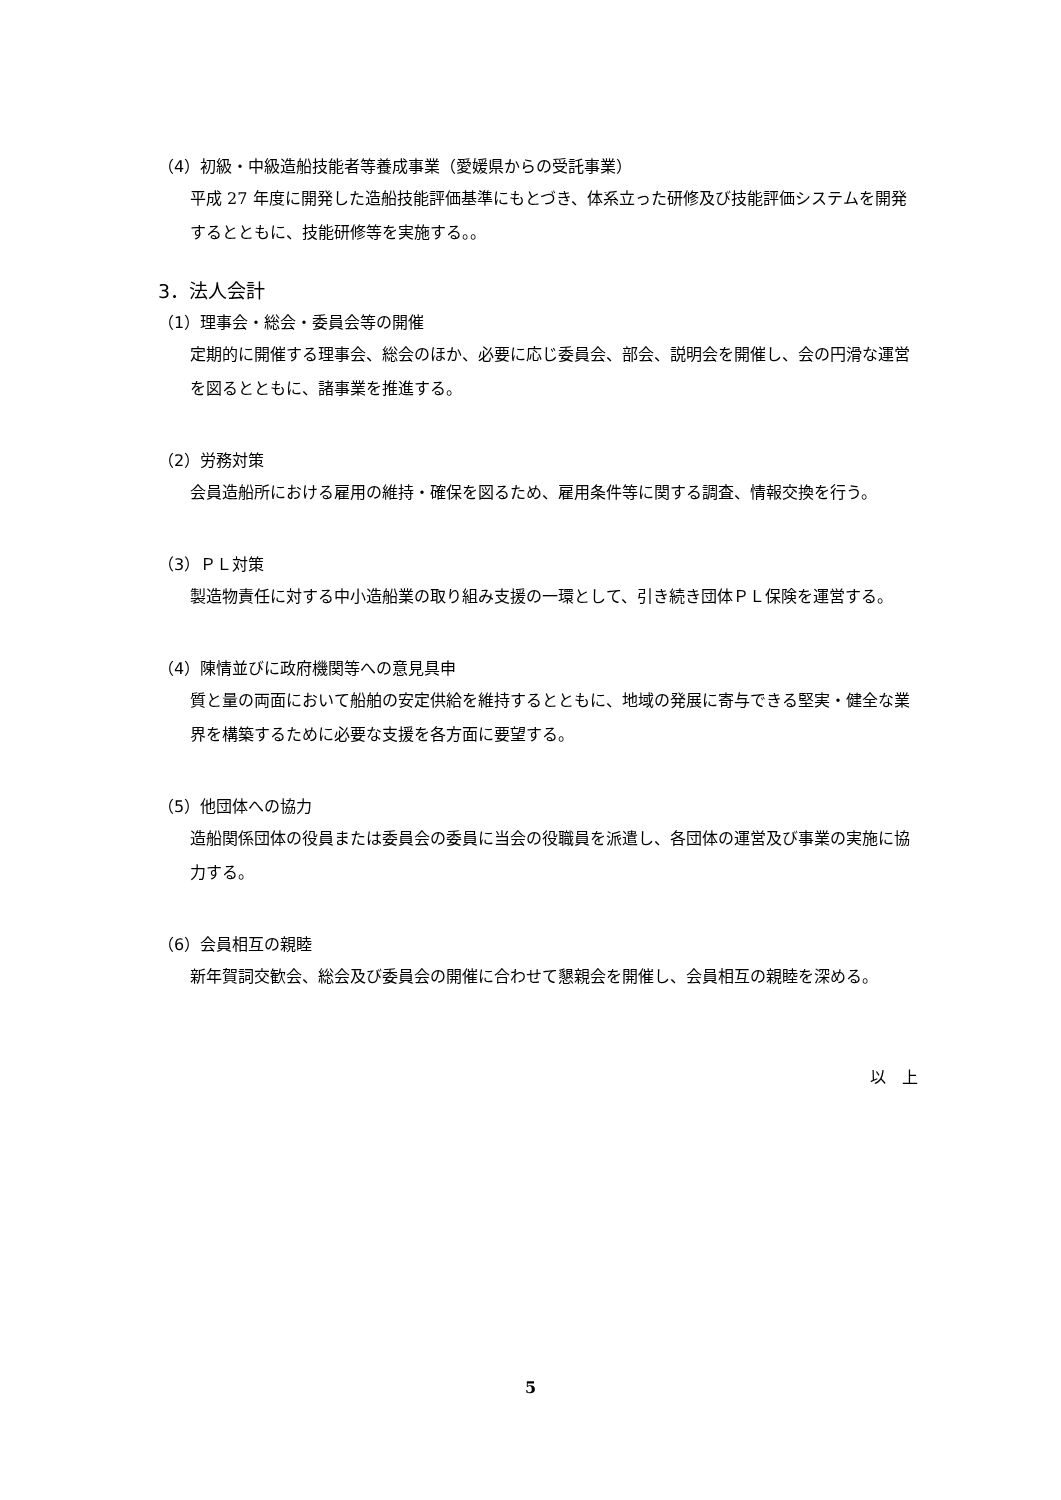（4）初級・中級造船技能者等養成事業（愛媛県からの受託事業）
平成 27 年度に開発した造船技能評価基準にもとづき、体系立った研修及び技能評価システムを開発するとともに、技能研修等を実施する。。
3．法人会計
（1）理事会・総会・委員会等の開催
定期的に開催する理事会、総会のほか、必要に応じ委員会、部会、説明会を開催し、会の円滑な運営を図るとともに、諸事業を推進する。
（2）労務対策
会員造船所における雇用の維持・確保を図るため、雇用条件等に関する調査、情報交換を行う。
（3）ＰＬ対策
製造物責任に対する中小造船業の取り組み支援の一環として、引き続き団体ＰＬ保険を運営する。
（4）陳情並びに政府機関等への意見具申
質と量の両面において船舶の安定供給を維持するとともに、地域の発展に寄与できる堅実・健全な業界を構築するために必要な支援を各方面に要望する。
（5）他団体への協力
造船関係団体の役員または委員会の委員に当会の役職員を派遣し、各団体の運営及び事業の実施に協力する。
（6）会員相互の親睦
新年賀詞交歓会、総会及び委員会の開催に合わせて懇親会を開催し、会員相互の親睦を深める。
以　上
5